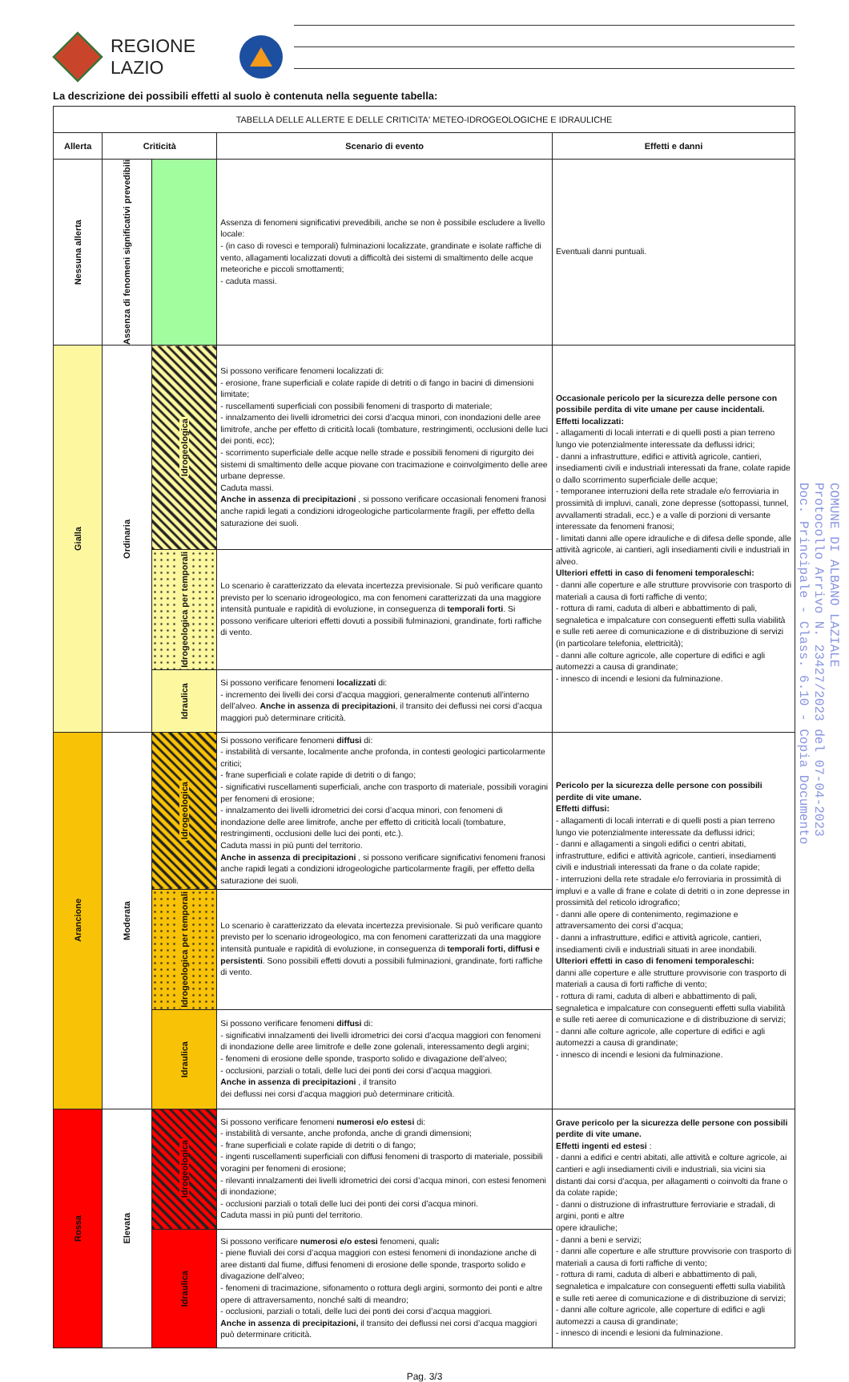REGIONE
LAZIO
La descrizione dei possibili effetti al suolo è contenuta nella seguente tabella:
| TABELLA DELLE ALLERTE E DELLE CRITICITA' METEO-IDROGEOLOGICHE E IDRAULICHE | | | | |
| Allerta | Criticità | | Scenario di evento | Effetti e danni |
| Nessuna allerta | Assenza di fenomeni significativi prevedibili | | Assenza di fenomeni significativi prevedibili, anche se non è possibile escludere a livello locale: - (in caso di rovesci e temporali) fulminazioni localizzate, grandinate e isolate raffiche di vento, allagamenti localizzati dovuti a difficoltà dei sistemi di smaltimento delle acque meteoriche e piccoli smottamenti; - caduta massi. | Eventuali danni puntuali. |
| Gialla | Ordinaria | Idrogeologica | Si possono verificare fenomeni localizzati di: - erosione, frane superficiali e colate rapide di detriti o di fango in bacini di dimensioni limitate; - ruscellamenti superficiali con possibili fenomeni di trasporto di materiale; - innalzamento dei livelli idrometrici dei corsi d’acqua minori, con inondazioni delle aree limitrofe, anche per effetto di criticità locali (tombature, restringimenti, occlusioni delle luci dei ponti, ecc); - scorrimento superficiale delle acque nelle strade e possibili fenomeni di rigurgito dei sistemi di smaltimento delle acque piovane con tracimazione e coinvolgimento delle aree urbane depresse. Caduta massi. Anche in assenza di precipitazioni , si possono verificare occasionali fenomeni franosi anche rapidi legati a condizioni idrogeologiche particolarmente fragili, per effetto della saturazione dei suoli. | Occasionale pericolo per la sicurezza delle persone con possibile perdita di vite umane per cause incidentali. Effetti localizzati: - allagamenti di locali interrati e di quelli posti a pian terreno lungo vie potenzialmente interessate da deflussi idrici; - danni a infrastrutture, edifici e attività agricole, cantieri, insediamenti civili e industriali interessati da frane, colate rapide o dallo scorrimento superficiale delle acque; - temporanee interruzioni della rete stradale e/o ferroviaria in prossimità di impluvi, canali, zone depresse (sottopassi, tunnel, avvallamenti stradali, ecc.) e a valle di porzioni di versante interessate da fenomeni franosi; - limitati danni alle opere idrauliche e di difesa delle sponde, alle attività agricole, ai cantieri, agli insediamenti civili e industriali in alveo. Ulteriori effetti in caso di fenomeni temporaleschi: - danni alle coperture e alle strutture provvisorie con trasporto di materiali a causa di forti raffiche di vento; - rottura di rami, caduta di alberi e abbattimento di pali, segnaletica e impalcature con conseguenti effetti sulla viabilità e sulle reti aeree di comunicazione e di distribuzione di servizi (in particolare telefonia, elettricità); - danni alle colture agricole, alle coperture di edifici e agli automezzi a causa di grandinate; - innesco di incendi e lesioni da fulminazione. |
| | | Idrogeologica per temporali | Lo scenario è caratterizzato da elevata incertezza previsionale. Si può verificare quanto previsto per lo scenario idrogeologico, ma con fenomeni caratterizzati da una maggiore intensità puntuale e rapidità di evoluzione, in conseguenza di temporali forti . Si possono verificare ulteriori effetti dovuti a possibili fulminazioni, grandinate, forti raffiche di vento. | |
| | | Idraulica | Si possono verificare fenomeni localizzati di: - incremento dei livelli dei corsi d’acqua maggiori, generalmente contenuti all’interno dell’alveo. Anche in assenza di precipitazioni , il transito dei deflussi nei corsi d’acqua maggiori può determinare criticità. | |
| Arancione | Moderata | Idrogeologica | Si possono verificare fenomeni diffusi di: - instabilità di versante, localmente anche profonda, in contesti geologici particolarmente critici; - frane superficiali e colate rapide di detriti o di fango; - significativi ruscellamenti superficiali, anche con trasporto di materiale, possibili voragini per fenomeni di erosione; - innalzamento dei livelli idrometrici dei corsi d’acqua minori, con fenomeni di inondazione delle aree limitrofe, anche per effetto di criticità locali (tombature, restringimenti, occlusioni delle luci dei ponti, etc.). Caduta massi in più punti del territorio. Anche in assenza di precipitazioni , si possono verificare significativi fenomeni franosi anche rapidi legati a condizioni idrogeologiche particolarmente fragili, per effetto della saturazione dei suoli. | Pericolo per la sicurezza delle persone con possibili perdite di vite umane. Effetti diffusi: - allagamenti di locali interrati e di quelli posti a pian terreno lungo vie potenzialmente interessate da deflussi idrici; - danni e allagamenti a singoli edifici o centri abitati, infrastrutture, edifici e attività agricole, cantieri, insediamenti civili e industriali interessati da frane o da colate rapide; - interruzioni della rete stradale e/o ferroviaria in prossimità di impluvi e a valle di frane e colate di detriti o in zone depresse in prossimità del reticolo idrografico; - danni alle opere di contenimento, regimazione e attraversamento dei corsi d’acqua; - danni a infrastrutture, edifici e attività agricole, cantieri, insediamenti civili e industriali situati in aree inondabili. Ulteriori effetti in caso di fenomeni temporaleschi: danni alle coperture e alle strutture provvisorie con trasporto di materiali a causa di forti raffiche di vento; - rottura di rami, caduta di alberi e abbattimento di pali, segnaletica e impalcature con conseguenti effetti sulla viabilità e sulle reti aeree di comunicazione e di distribuzione di servizi; - danni alle colture agricole, alle coperture di edifici e agli automezzi a causa di grandinate; - innesco di incendi e lesioni da fulminazione. |
| | | Idrogeologica per temporali | Lo scenario è caratterizzato da elevata incertezza previsionale. Si può verificare quanto previsto per lo scenario idrogeologico, ma con fenomeni caratterizzati da una maggiore intensità puntuale e rapidità di evoluzione, in conseguenza di temporali forti, diffusi e persistenti . Sono possibili effetti dovuti a possibili fulminazioni, grandinate, forti raffiche di vento. | |
| | | Idraulica | Si possono verificare fenomeni diffusi di: - significativi innalzamenti dei livelli idrometrici dei corsi d’acqua maggiori con fenomeni di inondazione delle aree limitrofe e delle zone golenali, interessamento degli argini; - fenomeni di erosione delle sponde, trasporto solido e divagazione dell’alveo; - occlusioni, parziali o totali, delle luci dei ponti dei corsi d’acqua maggiori. Anche in assenza di precipitazioni , il transito dei deflussi nei corsi d’acqua maggiori può determinare criticità. | |
| Rossa | Elevata | Idrogeologica | Si possono verificare fenomeni numerosi e/o estesi di: - instabilità di versante, anche profonda, anche di grandi dimensioni; - frane superficiali e colate rapide di detriti o di fango; - ingenti ruscellamenti superficiali con diffusi fenomeni di trasporto di materiale, possibili voragini per fenomeni di erosione; - rilevanti innalzamenti dei livelli idrometrici dei corsi d’acqua minori, con estesi fenomeni di inondazione; - occlusioni parziali o totali delle luci dei ponti dei corsi d’acqua minori. Caduta massi in più punti del territorio. | Grave pericolo per la sicurezza delle persone con possibili perdite di vite umane. Effetti ingenti ed estesi : - danni a edifici e centri abitati, alle attività e colture agricole, ai cantieri e agli insediamenti civili e industriali, sia vicini sia distanti dai corsi d’acqua, per allagamenti o coinvolti da frane o da colate rapide; - danni o distruzione di infrastrutture ferroviarie e stradali, di argini, ponti e altre opere idrauliche; - danni a beni e servizi; - danni alle coperture e alle strutture provvisorie con trasporto di materiali a causa di forti raffiche di vento; - rottura di rami, caduta di alberi e abbattimento di pali, segnaletica e impalcature con conseguenti effetti sulla viabilità e sulle reti aeree di comunicazione e di distribuzione di servizi; - danni alle colture agricole, alle coperture di edifici e agli automezzi a causa di grandinate; - innesco di incendi e lesioni da fulminazione. |
| | | Idraulica | Si possono verificare numerosi e/o estesi fenomeni, quali : - piene fluviali dei corsi d’acqua maggiori con estesi fenomeni di inondazione anche di aree distanti dal fiume, diffusi fenomeni di erosione delle sponde, trasporto solido e divagazione dell’alveo; - fenomeni di tracimazione, sifonamento o rottura degli argini, sormonto dei ponti e altre opere di attraversamento, nonché salti di meandro; - occlusioni, parziali o totali, delle luci dei ponti dei corsi d’acqua maggiori. Anche in assenza di precipitazioni, il transito dei deflussi nei corsi d’acqua maggiori può determinare criticità. | |
COMUNE DI ALBANO LAZIALE
Protocollo Arrivo N. 23427/2023 del 07-04-2023
Doc. Principale - Class. 6.10 - Copia Documento
Pag. 3/3